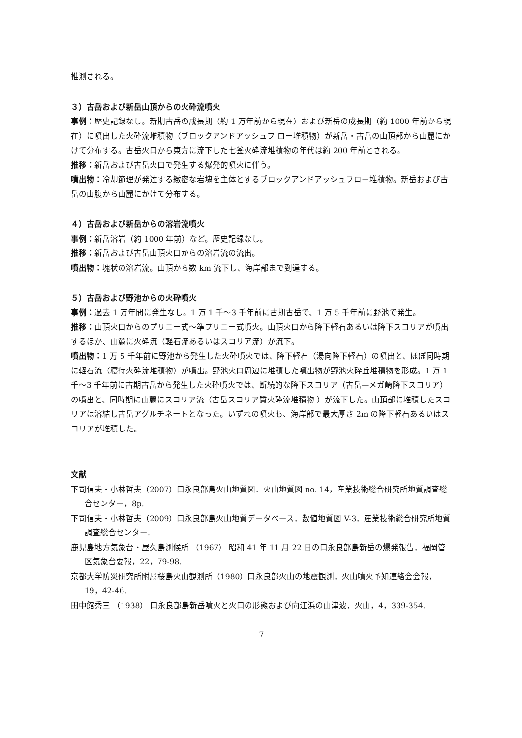推測される。
３）古岳および新岳山頂からの火砕流噴火
事例：歴史記録なし。新期古岳の成長期（約 1 万年前から現在）および新岳の成長期（約 1000 年前から現在）に噴出した火砕流堆積物（ブロックアンドアッシュフ ロー堆積物）が新岳・古岳の山頂部から山麓にかけて分布する。古岳火口から東方に流下した七釜火砕流堆積物の年代は約 200 年前とされる。
推移：新岳および古岳火口で発生する爆発的噴火に伴う。
噴出物：冷却節理が発達する緻密な岩塊を主体とするブロックアンドアッシュフロー堆積物。新岳および古岳の山腹から山麓にかけて分布する。
４）古岳および新岳からの溶岩流噴火
事例：新岳溶岩（約 1000 年前）など。歴史記録なし。
推移：新岳および古岳山頂火口からの溶岩流の流出。
噴出物：塊状の溶岩流。山頂から数 km 流下し、海岸部まで到達する。
５）古岳および野池からの火砕噴火
事例：過去 1 万年間に発生なし。1 万 1 千〜3 千年前に古期古岳で、1 万 5 千年前に野池で発生。
推移：山頂火口からのプリニー式〜準プリニー式噴火。山頂火口から降下軽石あるいは降下スコリアが噴出するほか、山麓に火砕流（軽石流あるいはスコリア流）が流下。
噴出物：1 万 5 千年前に野池から発生した火砕噴火では、降下軽石（湯向降下軽石）の噴出と、ほぼ同時期に軽石流（寝待火砕流堆積物）が噴出。野池火口周辺に堆積した噴出物が野池火砕丘堆積物を形成。1 万 1 千〜3 千年前に古期古岳から発生した火砕噴火では、断続的な降下スコリア（古岳—メガ崎降下スコリア）の噴出と、同時期に山麓にスコリア流（古岳スコリア質火砕流堆積物 ）が流下した。山頂部に堆積したスコリアは溶結し古岳アグルチネートとなった。いずれの噴火も、海岸部で最大厚さ 2m の降下軽石あるいはスコリアが堆積した。
文献
下司信夫・小林哲夫（2007）口永良部島火山地質図．火山地質図 no. 14，産業技術総合研究所地質調査総合センター，8p.
下司信夫・小林哲夫（2009）口永良部島火山地質データベース．数値地質図 V-3．産業技術総合研究所地質調査総合センター.
鹿児島地方気象台・屋久島測候所 （1967） 昭和 41 年 11 月 22 日の口永良部島新岳の爆発報告．福岡管区気象台要報，22，79-98.
京都大学防災研究所附属桜島火山観測所（1980）口永良部火山の地震観測．火山噴火予知連絡会会報，19，42-46.
田中館秀三 （1938） 口永良部島新岳噴火と火口の形態および向江浜の山津波．火山，4，339-354.
7